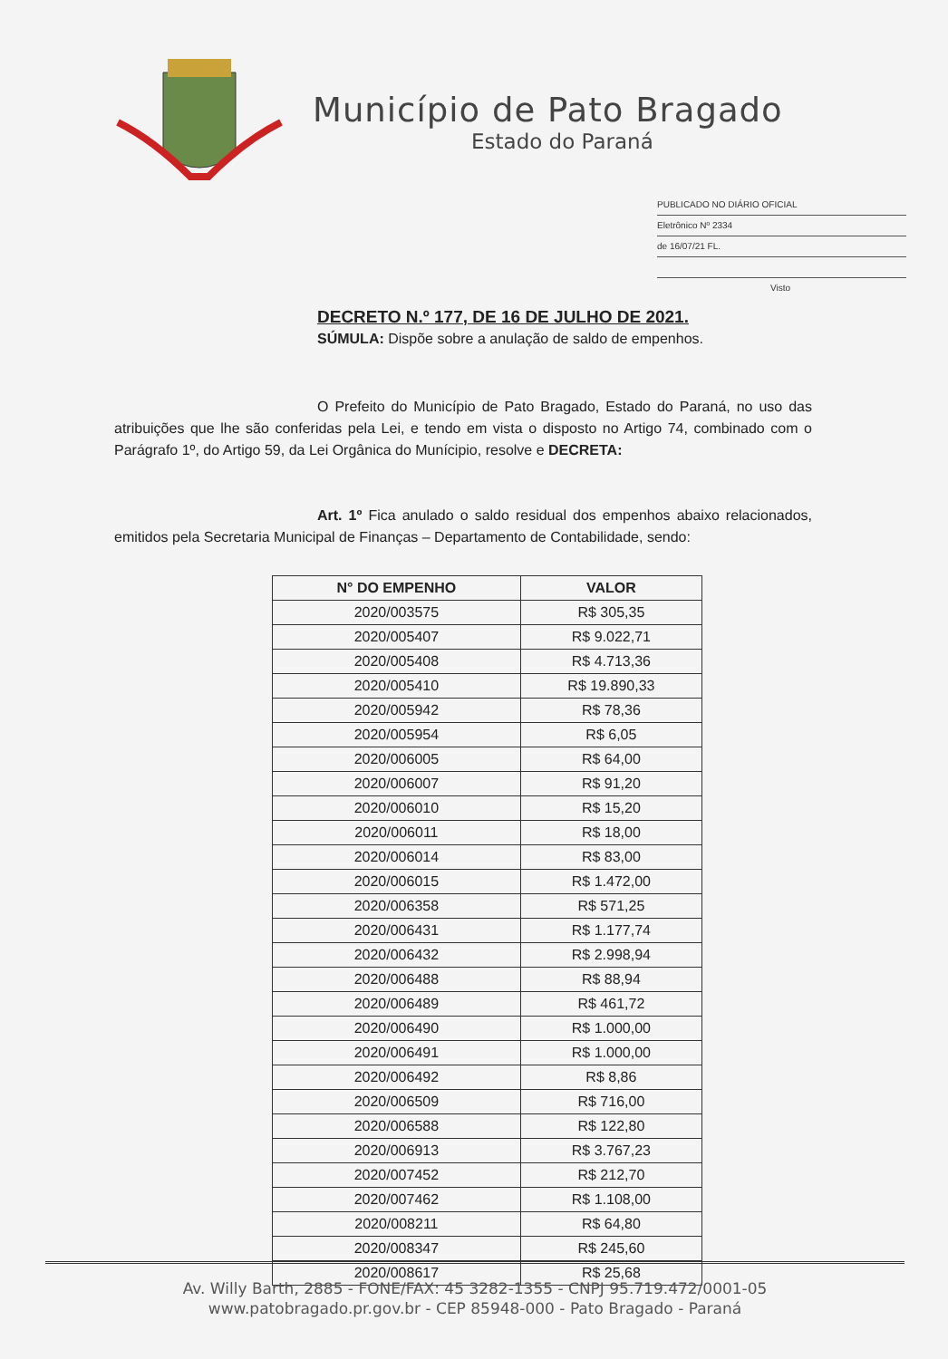Município de Pato Bragado
Estado do Paraná
PUBLICADO NO DIÁRIO OFICIAL
Eletrônico Nº 2334
de 16/07/21 FL.
Visto
DECRETO N.º 177, DE 16 DE JULHO DE 2021.
SÚMULA: Dispõe sobre a anulação de saldo de empenhos.
O Prefeito do Município de Pato Bragado, Estado do Paraná, no uso das atribuições que lhe são conferidas pela Lei, e tendo em vista o disposto no Artigo 74, combinado com o Parágrafo 1º, do Artigo 59, da Lei Orgânica do Munícipio, resolve e DECRETA:
Art. 1º Fica anulado o saldo residual dos empenhos abaixo relacionados, emitidos pela Secretaria Municipal de Finanças – Departamento de Contabilidade, sendo:
| N° DO EMPENHO | VALOR |
| --- | --- |
| 2020/003575 | R$ 305,35 |
| 2020/005407 | R$ 9.022,71 |
| 2020/005408 | R$ 4.713,36 |
| 2020/005410 | R$ 19.890,33 |
| 2020/005942 | R$ 78,36 |
| 2020/005954 | R$ 6,05 |
| 2020/006005 | R$ 64,00 |
| 2020/006007 | R$ 91,20 |
| 2020/006010 | R$ 15,20 |
| 2020/006011 | R$ 18,00 |
| 2020/006014 | R$ 83,00 |
| 2020/006015 | R$ 1.472,00 |
| 2020/006358 | R$ 571,25 |
| 2020/006431 | R$ 1.177,74 |
| 2020/006432 | R$ 2.998,94 |
| 2020/006488 | R$ 88,94 |
| 2020/006489 | R$ 461,72 |
| 2020/006490 | R$ 1.000,00 |
| 2020/006491 | R$ 1.000,00 |
| 2020/006492 | R$ 8,86 |
| 2020/006509 | R$ 716,00 |
| 2020/006588 | R$ 122,80 |
| 2020/006913 | R$ 3.767,23 |
| 2020/007452 | R$ 212,70 |
| 2020/007462 | R$ 1.108,00 |
| 2020/008211 | R$ 64,80 |
| 2020/008347 | R$ 245,60 |
| 2020/008617 | R$ 25,68 |
Av. Willy Barth, 2885 - FONE/FAX: 45 3282-1355 - CNPJ 95.719.472/0001-05
www.patobragado.pr.gov.br - CEP 85948-000 - Pato Bragado - Paraná